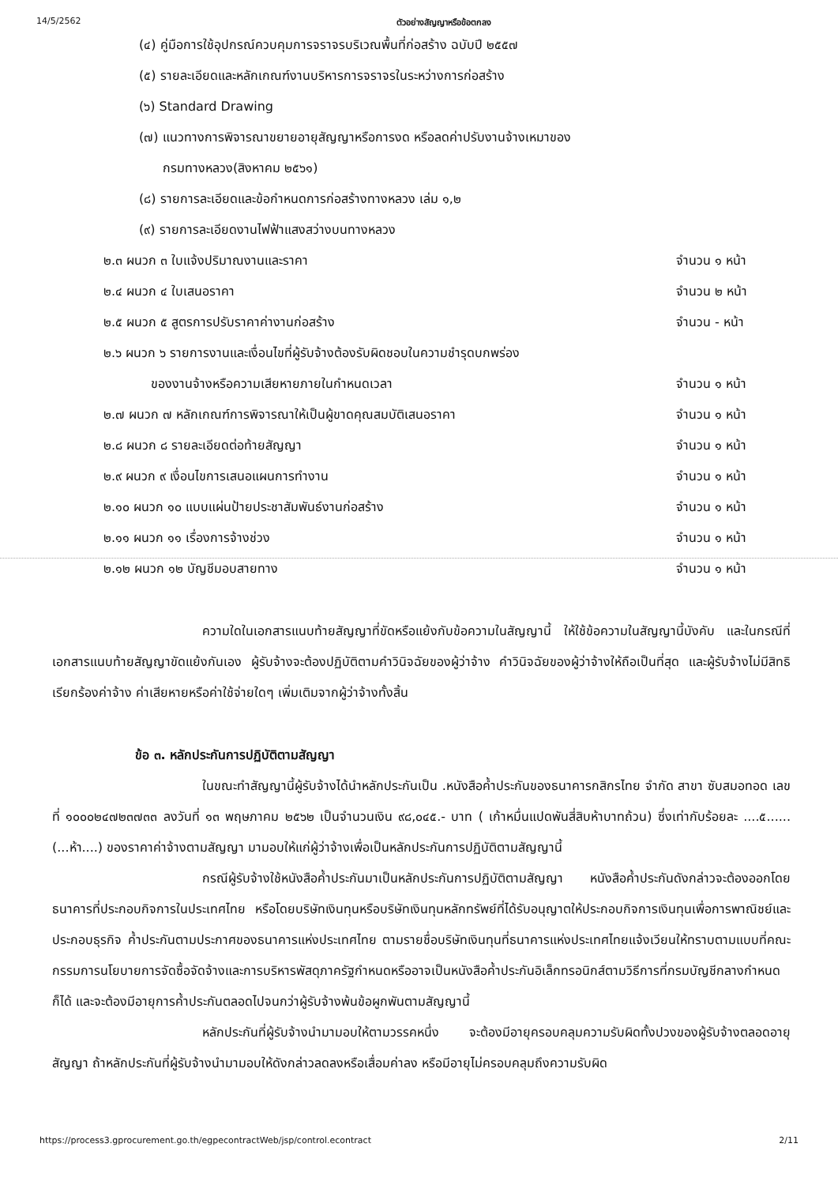14/5/2562 ตัวอย่างสัญญาหรือข้อตกลง
(๔) คู่มือการใช้อุปกรณ์ควบคุมการจราจรบริเวณพื้นที่ก่อสร้าง ฉบับปี ๒๕๕๗
(๕) รายละเอียดและหลักเกณฑ์งานบริหารการจราจรในระหว่างการก่อสร้าง
(๖) Standard Drawing
(๗) แนวทางการพิจารณาขยายอายุสัญญาหรือการงด หรือลดค่าปรับงานจ้างเหมาของ
กรมทางหลวง(สิงหาคม ๒๕๖๑)
(๘) รายการละเอียดและข้อกำหนดการก่อสร้างทางหลวง เล่ม ๑,๒
(๙) รายการละเอียดงานไฟฟ้าแสงสว่างบนทางหลวง
๒.๓ ผนวก ๓ ใบแจ้งปริมาณงานและราคา จำนวน ๑ หน้า
๒.๔ ผนวก ๔ ใบเสนอราคา จำนวน ๒ หน้า
๒.๕ ผนวก ๕ สูตรการปรับราคาค่างานก่อสร้าง จำนวน - หน้า
๒.๖ ผนวก ๖ รายการงานและเงื่อนไขที่ผู้รับจ้างต้องรับผิดชอบในความชำรุดบกพร่อง
ของงานจ้างหรือความเสียหายภายในกำหนดเวลา จำนวน ๑ หน้า
๒.๗ ผนวก ๗ หลักเกณฑ์การพิจารณาให้เป็นผู้ขาดคุณสมบัติเสนอราคา จำนวน ๑ หน้า
๒.๘ ผนวก ๘ รายละเอียดต่อท้ายสัญญา จำนวน ๑ หน้า
๒.๙ ผนวก ๙ เงื่อนไขการเสนอแผนการทำงาน จำนวน ๑ หน้า
๒.๑๐ ผนวก ๑๐ แบบแผ่นป้ายประชาสัมพันธ์งานก่อสร้าง จำนวน ๑ หน้า
๒.๑๑ ผนวก ๑๑ เรื่องการจ้างช่วง จำนวน ๑ หน้า
๒.๑๒ ผนวก ๑๒ บัญชีมอบสายทาง จำนวน ๑ หน้า
ความใดในเอกสารแนบท้ายสัญญาที่ขัดหรือแย้งกับข้อความในสัญญานี้ ให้ใช้ข้อความในสัญญานี้บังคับ และในกรณีที่เอกสารแนบท้ายสัญญาขัดแย้งกันเอง ผู้รับจ้างจะต้องปฏิบัติตามคำวินิจฉัยของผู้ว่าจ้าง คำวินิจฉัยของผู้ว่าจ้างให้ถือเป็นที่สุด และผู้รับจ้างไม่มีสิทธิเรียกร้องค่าจ้าง ค่าเสียหายหรือค่าใช้จ่ายใดๆ เพิ่มเติมจากผู้ว่าจ้างทั้งสิ้น
ข้อ ๓. หลักประกันการปฏิบัติตามสัญญา
ในขณะทำสัญญานี้ผู้รับจ้างได้นำหลักประกันเป็น .หนังสือค้ำประกันของธนาคารกสิกรไทย จำกัด สาขา ซับสมอทอด เลขที่ ๑๐๐๐๒๔๗๒๓๗๓๓ ลงวันที่ ๑๓ พฤษภาคม ๒๕๖๒ เป็นจำนวนเงิน ๙๘,๐๔๕.- บาท ( เก้าหมื่นแปดพันสี่สิบห้าบาทถ้วน) ซึ่งเท่ากับร้อยละ ....๕......(...ห้า....) ของราคาค่าจ้างตามสัญญา มามอบให้แก่ผู้ว่าจ้างเพื่อเป็นหลักประกันการปฏิบัติตามสัญญานี้
กรณีผู้รับจ้างใช้หนังสือค้ำประกันมาเป็นหลักประกันการปฏิบัติตามสัญญา หนังสือค้ำประกันดังกล่าวจะต้องออกโดยธนาคารที่ประกอบกิจการในประเทศไทย หรือโดยบริษัทเงินทุนหรือบริษัทเงินทุนหลักทรัพย์ที่ได้รับอนุญาตให้ประกอบกิจการเงินทุนเพื่อการพาณิชย์และประกอบธุรกิจ ค้ำประกันตามประกาศของธนาคารแห่งประเทศไทย ตามรายชื่อบริษัทเงินทุนที่ธนาคารแห่งประเทศไทยแจ้งเวียนให้ทราบตามแบบที่คณะกรรมการนโยบายการจัดซื้อจัดจ้างและการบริหารพัสดุภาครัฐกำหนดหรืออาจเป็นหนังสือค้ำประกันอิเล็กทรอนิกส์ตามวิธีการที่กรมบัญชีกลางกำหนดก็ได้ และจะต้องมีอายุการค้ำประกันตลอดไปจนกว่าผู้รับจ้างพ้นข้อผูกพันตามสัญญานี้
หลักประกันที่ผู้รับจ้างนำมามอบให้ตามวรรคหนึ่ง จะต้องมีอายุครอบคลุมความรับผิดทั้งปวงของผู้รับจ้างตลอดอายุสัญญา ถ้าหลักประกันที่ผู้รับจ้างนำมามอบให้ดังกล่าวลดลงหรือเสื่อมค่าลง หรือมีอายุไม่ครอบคลุมถึงความรับผิด
https://process3.gprocurement.go.th/egpecontractWeb/jsp/control.econtract 2/11